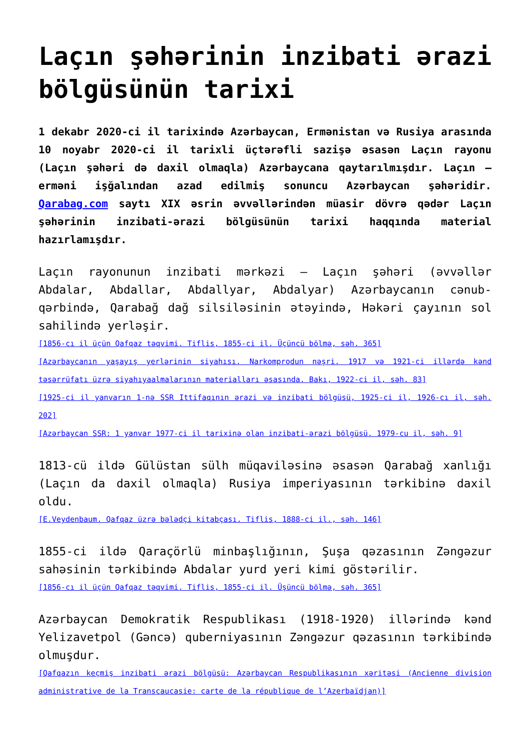Laçın şəhərinin inzibati ərazi bölgüsünün tarixi
1 dekabr 2020-ci il tarixində Azərbaycan, Ermənistan və Rusiya arasında 10 noyabr 2020-ci il tarixli üçtərəfli sazişə əsasən Laçın rayonu (Laçın şəhəri də daxil olmaqla) Azərbaycana qaytarılmışdır. Laçın – erməni işğalından azad edilmiş sonuncu Azərbaycan şəhəridir. Qarabag.com saytı XIX əsrin əvvəllərindən müasir dövrə qədər Laçın şəhərinin inzibati-ərazi bölgüsünün tarixi haqqında material hazırlamışdır.
Laçın rayonunun inzibati mərkəzi – Laçın şəhəri (əvvəllər Abdalar, Abdallar, Abdallyar, Abdalyar) Azərbaycanın cənub-qərbində, Qarabağ dağ silsiləsinin ətəyində, Həkəri çayının sol sahilində yerləşir.
[1856-cı il üçün Qafqaz təqvimi. Tiflis, 1855-ci il. Üçüncü bölmə, səh. 365]
[Azərbaycanın yaşayış yerlərinin siyahısı. Narkomprodun nəşri. 1917 və 1921-ci illərdə kənd təsərrüfatı üzrə siyahıyaalmalarının materialları əsasında. Bakı, 1922-ci il, səh. 83]
[1925-ci il yanvarın 1-nə SSR Ittifaqının ərazi və inzibati bölgüsü, 1925-ci il, 1926-cı il, səh. 202]
[Azərbaycan SSR: 1 yanvar 1977-ci il tarixinə olan inzibati-ərazi bölgüsü. 1979-cu il, səh. 9]
1813-cü ildə Gülüstan sülh müqaviləsinə əsasən Qarabağ xanlığı (Laçın da daxil olmaqla) Rusiya imperiyasının tərkibinə daxil oldu.
[E.Veydenbaum. Qafqaz üzrə bələdçi kitabçası. Tiflis, 1888-ci il., səh. 146]
1855-ci ildə Qaraçörlü minbaşlığının, Şuşa qəzasının Zəngəzur sahəsinin tərkibində Abdalar yurd yeri kimi göstərilir.
[1856-cı il üçün Qafqaz təqvimi. Tiflis, 1855-ci il. Üşüncü bölmə, səh. 365]
Azərbaycan Demokratik Respublikası (1918-1920) illərində kənd Yelizavetpol (Gəncə) quberniyasının Zəngəzur qəzasının tərkibində olmuşdur.
[Qafqazın keçmiş inzibati ərazi bölgüsü: Azərbaycan Respublikasının xəritəsi (Ancienne division administrative de la Transcaucasie: carte de la république de l’Azerbaïdjan)]